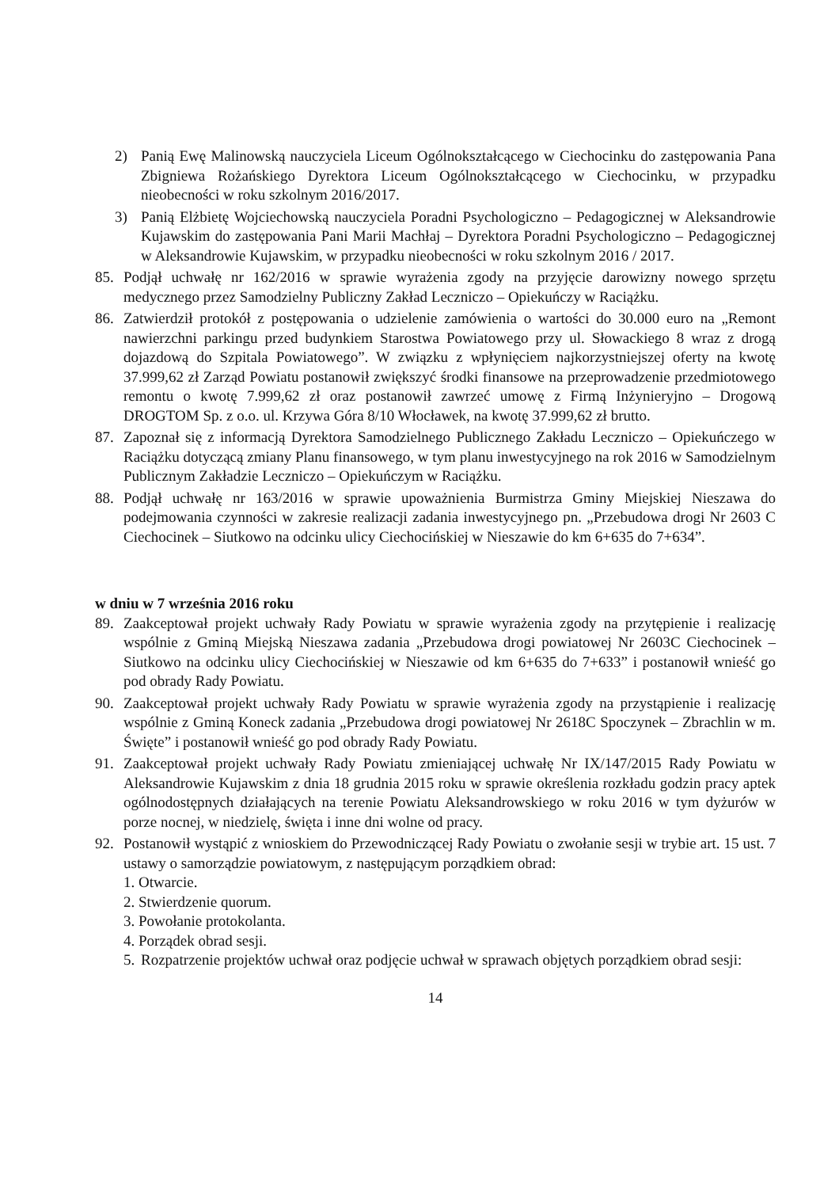2) Panią Ewę Malinowską nauczyciela Liceum Ogólnokształcącego w Ciechocinku do zastępowania Pana Zbigniewa Rożańskiego Dyrektora Liceum Ogólnokształcącego w Ciechocinku, w przypadku nieobecności w roku szkolnym 2016/2017.
3) Panią Elżbietę Wojciechowską nauczyciela Poradni Psychologiczno – Pedagogicznej w Aleksandrowie Kujawskim do zastępowania Pani Marii Machłaj – Dyrektora Poradni Psychologiczno – Pedagogicznej w Aleksandrowie Kujawskim, w przypadku nieobecności w roku szkolnym 2016 / 2017.
85. Podjął uchwałę nr 162/2016 w sprawie wyrażenia zgody na przyjęcie darowizny nowego sprzętu medycznego przez Samodzielny Publiczny Zakład Leczniczo – Opiekuńczy w Raciążku.
86. Zatwierdził protokół z postępowania o udzielenie zamówienia o wartości do 30.000 euro na „Remont nawierzchni parkingu przed budynkiem Starostwa Powiatowego przy ul. Słowackiego 8 wraz z drogą dojazdową do Szpitala Powiatowego”. W związku z wpłynięciem najkorzystniejszej oferty na kwotę 37.999,62 zł Zarząd Powiatu postanowił zwiększyć środki finansowe na przeprowadzenie przedmiotowego remontu o kwotę 7.999,62 zł oraz postanowił zawrzeć umowę z Firmą Inżynieryjno – Drogową DROGTOM Sp. z o.o. ul. Krzywa Góra 8/10 Włocławek, na kwotę 37.999,62 zł brutto.
87. Zapoznał się z informacją Dyrektora Samodzielnego Publicznego Zakładu Leczniczo – Opiekuńczego w Raciążku dotyczącą zmiany Planu finansowego, w tym planu inwestycyjnego na rok 2016 w Samodzielnym Publicznym Zakładzie Leczniczo – Opiekuńczym w Raciążku.
88. Podjął uchwałę nr 163/2016 w sprawie upoważnienia Burmistrza Gminy Miejskiej Nieszawa do podejmowania czynności w zakresie realizacji zadania inwestycyjnego pn. „Przebudowa drogi Nr 2603 C Ciechocinek – Siutkowo na odcinku ulicy Ciechocińskiej w Nieszawie do km 6+635 do 7+634”.
w dniu w 7 września 2016 roku
89. Zaakceptował projekt uchwały Rady Powiatu w sprawie wyrażenia zgody na przytępienie i realizację wspólnie z Gminą Miejską Nieszawa zadania „Przebudowa drogi powiatowej Nr 2603C Ciechocinek – Siutkowo na odcinku ulicy Ciechocińskiej w Nieszawie od km 6+635 do 7+633” i postanowił wnieść go pod obrady Rady Powiatu.
90. Zaakceptował projekt uchwały Rady Powiatu w sprawie wyrażenia zgody na przystąpienie i realizację wspólnie z Gminą Koneck zadania „Przebudowa drogi powiatowej Nr 2618C Spoczynek – Zbrachlin w m. Święte” i postanowił wnieść go pod obrady Rady Powiatu.
91. Zaakceptował projekt uchwały Rady Powiatu zmieniającej uchwałę Nr IX/147/2015 Rady Powiatu w Aleksandrowie Kujawskim z dnia 18 grudnia 2015 roku w sprawie określenia rozkładu godzin pracy aptek ogólnodostępnych działających na terenie Powiatu Aleksandrowskiego w roku 2016 w tym dyżurów w porze nocnej, w niedzielę, święta i inne dni wolne od pracy.
92. Postanowił wystąpić z wnioskiem do Przewodniczącej Rady Powiatu o zwołanie sesji w trybie art. 15 ust. 7 ustawy o samorządzie powiatowym, z następującym porządkiem obrad:
1. Otwarcie.
2. Stwierdzenie quorum.
3. Powołanie protokolanta.
4. Porządek obrad sesji.
5. Rozpatrzenie projektów uchwał oraz podjęcie uchwał w sprawach objętych porządkiem obrad sesji:
14